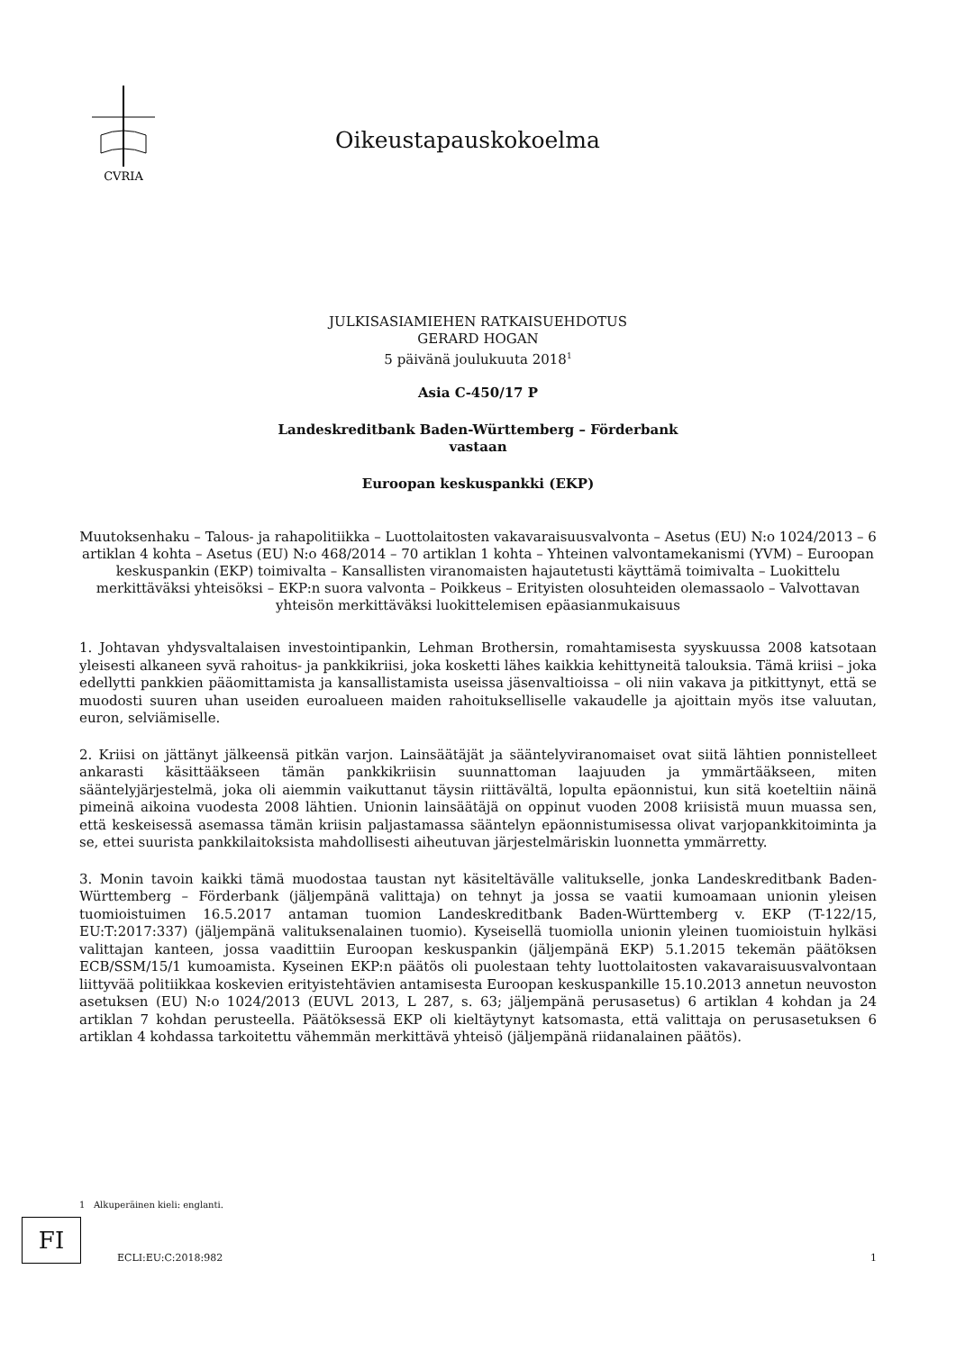CVRIA
Oikeustapauskokoelma
JULKISASIAMIEHEN RATKAISUEHDOTUS
GERARD HOGAN
5 päivänä joulukuuta 2018<sup>1</sup>
Asia C-450/17 P
Landeskreditbank Baden-Württemberg – Förderbank
vastaan
Euroopan keskuspankki (EKP)
Muutoksenhaku – Talous- ja rahapolitiikka – Luottolaitosten vakavaraisuusvalvonta – Asetus (EU) N:o 1024/2013 – 6 artiklan 4 kohta – Asetus (EU) N:o 468/2014 – 70 artiklan 1 kohta – Yhteinen valvontamekanismi (YVM) – Euroopan keskuspankin (EKP) toimivalta – Kansallisten viranomaisten hajautetusti käyttämä toimivalta – Luokittelu merkittäväksi yhteisöksi – EKP:n suora valvonta – Poikkeus – Erityisten olosuhteiden olemassaolo – Valvottavan yhteisön merkittäväksi luokittelemisen epäasianmukaisuus
1. Johtavan yhdysvaltalaisen investointipankin, Lehman Brothersin, romahtamisesta syyskuussa 2008 katsotaan yleisesti alkaneen syvä rahoitus- ja pankkikriisi, joka kosketti lähes kaikkia kehittyneitä talouksia. Tämä kriisi – joka edellytti pankkien pääomittamista ja kansallistamista useissa jäsenvaltioissa – oli niin vakava ja pitkittynyt, että se muodosti suuren uhan useiden euroalueen maiden rahoitukselliselle vakaudelle ja ajoittain myös itse valuutan, euron, selviämiselle.
2. Kriisi on jättänyt jälkeensä pitkän varjon. Lainsäätäjät ja sääntelyviranomaiset ovat siitä lähtien ponnistelleet ankarasti käsittääkseen tämän pankkikriisin suunnattoman laajuuden ja ymmärtääkseen, miten sääntelyjärjestelmä, joka oli aiemmin vaikuttanut täysin riittävältä, lopulta epäonnistui, kun sitä koeteltiin näinä pimeinä aikoina vuodesta 2008 lähtien. Unionin lainsäätäjä on oppinut vuoden 2008 kriisistä muun muassa sen, että keskeisessä asemassa tämän kriisin paljastamassa sääntelyn epäonnistumisessa olivat varjopankkitoiminta ja se, ettei suurista pankkilaitoksista mahdollisesti aiheutuvan järjestelmäriskin luonnetta ymmärretty.
3. Monin tavoin kaikki tämä muodostaa taustan nyt käsiteltävälle valitukselle, jonka Landeskreditbank Baden-Württemberg – Förderbank (jäljempänä valittaja) on tehnyt ja jossa se vaatii kumoamaan unionin yleisen tuomioistuimen 16.5.2017 antaman tuomion Landeskreditbank Baden-Württemberg v. EKP (T-122/15, EU:T:2017:337) (jäljempänä valituksenalainen tuomio). Kyseisellä tuomiolla unionin yleinen tuomioistuin hylkäsi valittajan kanteen, jossa vaadittiin Euroopan keskuspankin (jäljempänä EKP) 5.1.2015 tekemän päätöksen ECB/SSM/15/1 kumoamista. Kyseinen EKP:n päätös oli puolestaan tehty luottolaitosten vakavaraisuusvalvontaan liittyvää politiikkaa koskevien erityistehtävien antamisesta Euroopan keskuspankille 15.10.2013 annetun neuvoston asetuksen (EU) N:o 1024/2013 (EUVL 2013, L 287, s. 63; jäljempänä perusasetus) 6 artiklan 4 kohdan ja 24 artiklan 7 kohdan perusteella. Päätöksessä EKP oli kieltäytynyt katsomasta, että valittaja on perusasetuksen 6 artiklan 4 kohdassa tarkoitettu vähemmän merkittävä yhteisö (jäljempänä riidanalainen päätös).
1 Alkuperäinen kieli: englanti.
FI
ECLI:EU:C:2018:982
1